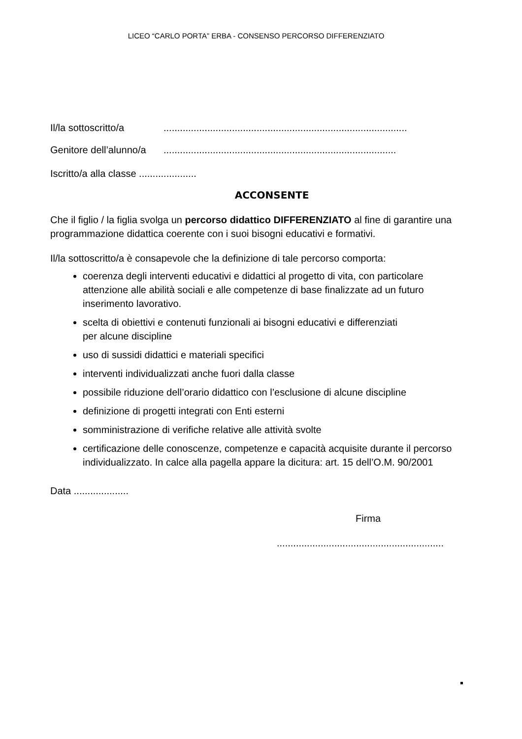LICEO “CARLO PORTA” ERBA - CONSENSO PERCORSO DIFFERENZIATO
Il/la sottoscritto/a.........................................................................................
Genitore dell’alunno/a.....................................................................................
Iscritto/a alla classe .....................
ACCONSENTE
Che il figlio / la figlia svolga un percorso didattico DIFFERENZIATO al fine di garantire una programmazione didattica coerente con i suoi bisogni educativi e formativi.
Il/la sottoscritto/a è consapevole che la definizione di tale percorso comporta:
coerenza degli interventi educativi e didattici al progetto di vita, con particolare attenzione alle abilità sociali e alle competenze di base finalizzate ad un futuro inserimento lavorativo.
scelta di obiettivi e contenuti funzionali ai bisogni educativi e differenziati
per alcune discipline
uso di sussidi didattici e materiali specifici
interventi individualizzati anche fuori dalla classe
possibile riduzione dell’orario didattico con l’esclusione di alcune discipline
definizione di progetti integrati con Enti esterni
somministrazione di verifiche relative alle attività svolte
certificazione delle conoscenze, competenze e capacità acquisite durante il percorso individualizzato. In calce alla pagella appare la dicitura: art. 15 dell’O.M. 90/2001
Data ....................
Firma
.............................................................